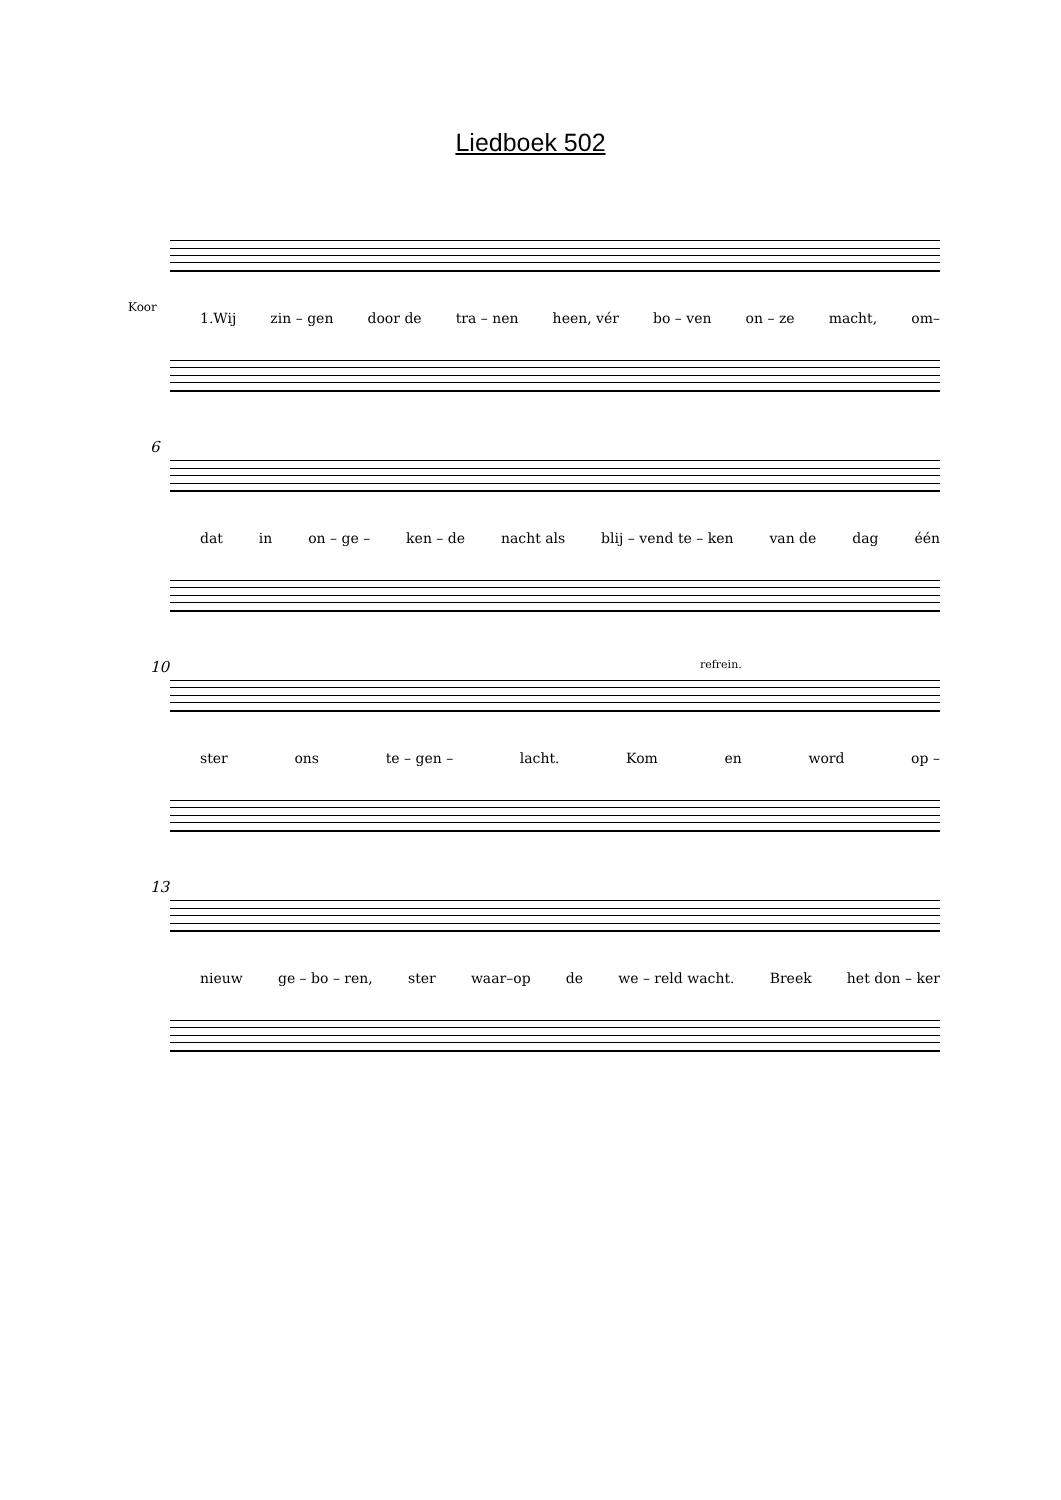Liedboek 502
Koor
1.Wij zin – gen door de tra – nen heen, vér bo – ven on – ze macht, om–
6
dat in on – ge – ken – de nacht als blij – vend te – ken van de dag één
10 refrein.
ster ons te – gen – lacht. Kom en word op –
13
nieuw ge – bo – ren, ster waar–op de we – reld wacht. Breek het don – ker